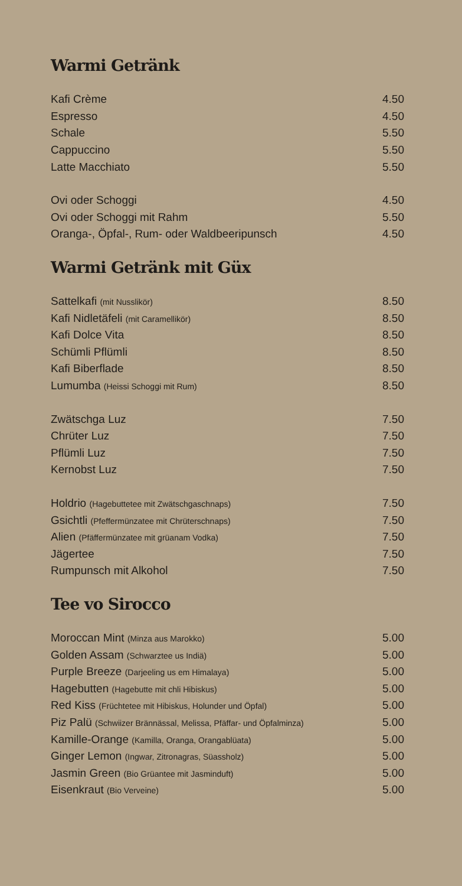Warmi Getränk
| Kafi Crème | 4.50 |
| Espresso | 4.50 |
| Schale | 5.50 |
| Cappuccino | 5.50 |
| Latte Macchiato | 5.50 |
| Ovi oder Schoggi | 4.50 |
| Ovi oder Schoggi mit Rahm | 5.50 |
| Oranga-, Öpfal-, Rum- oder Waldbeeripunsch | 4.50 |
Warmi Getränk mit Güx
| Sattelkafi (mit Nusslikör) | 8.50 |
| Kafi Nidletäfeli (mit Caramellikör) | 8.50 |
| Kafi Dolce Vita | 8.50 |
| Schümli Pflümli | 8.50 |
| Kafi Biberflade | 8.50 |
| Lumumba (Heissi Schoggi mit Rum) | 8.50 |
| Zwätschga Luz | 7.50 |
| Chrüter Luz | 7.50 |
| Pflümli Luz | 7.50 |
| Kernobst Luz | 7.50 |
| Holdrio (Hagebuttetee mit Zwätschgaschnaps) | 7.50 |
| Gsichtli (Pfeffermünzatee mit Chrüterschnaps) | 7.50 |
| Alien (Pfäffermünzatee mit grüanam Vodka) | 7.50 |
| Jägertee | 7.50 |
| Rumpunsch mit Alkohol | 7.50 |
Tee vo Sirocco
| Moroccan Mint (Minza aus Marokko) | 5.00 |
| Golden Assam (Schwarztee us Indiä) | 5.00 |
| Purple Breeze (Darjeeling us em Himalaya) | 5.00 |
| Hagebutten (Hagebutte mit chli Hibiskus) | 5.00 |
| Red Kiss (Früchtetee mit Hibiskus, Holunder und Öpfal) | 5.00 |
| Piz Palü (Schwiizer Brännässal, Melissa, Pfäffar- und Öpfalminza) | 5.00 |
| Kamille-Orange (Kamilla, Oranga, Orangablüata) | 5.00 |
| Ginger Lemon (Ingwar, Zitronagras, Süassholz) | 5.00 |
| Jasmin Green (Bio Grüantee mit Jasminduft) | 5.00 |
| Eisenkraut (Bio Verveine) | 5.00 |